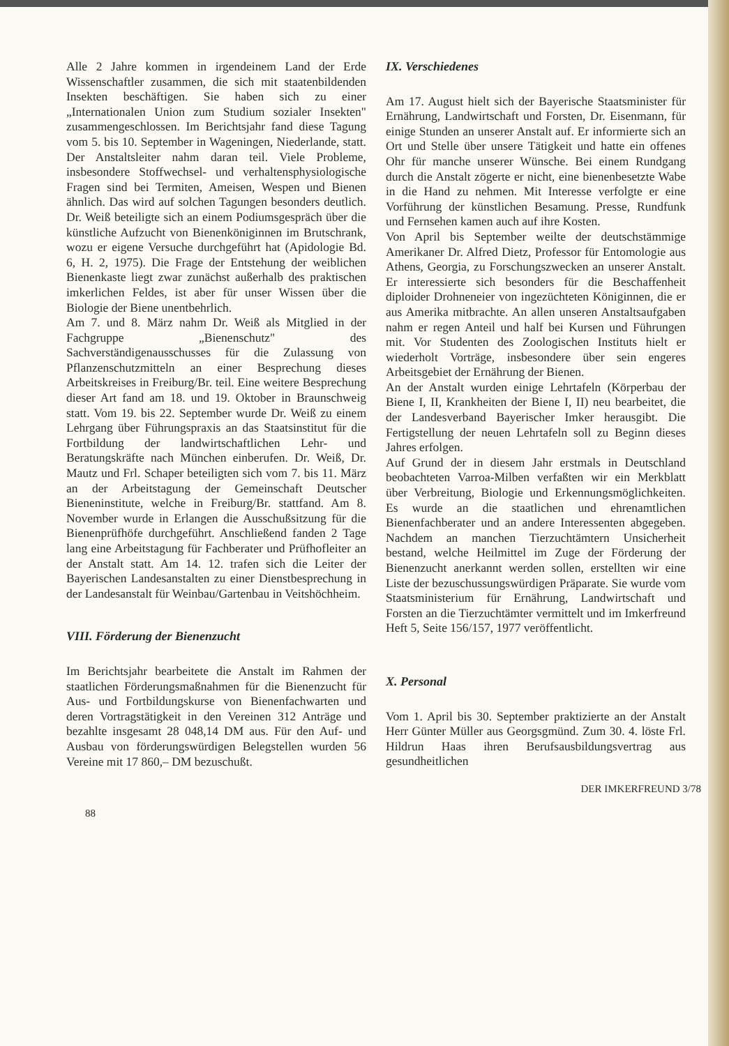Alle 2 Jahre kommen in irgendeinem Land der Erde Wissenschaftler zusammen, die sich mit staatenbildenden Insekten beschäftigen. Sie haben sich zu einer „Internationalen Union zum Studium sozialer Insekten" zusammengeschlossen. Im Berichtsjahr fand diese Tagung vom 5. bis 10. September in Wageningen, Niederlande, statt. Der Anstaltsleiter nahm daran teil. Viele Probleme, insbesondere Stoffwechsel- und verhaltensphysiologische Fragen sind bei Termiten, Ameisen, Wespen und Bienen ähnlich. Das wird auf solchen Tagungen besonders deutlich. Dr. Weiß beteiligte sich an einem Podiumsgespräch über die künstliche Aufzucht von Bienenköniginnen im Brutschrank, wozu er eigene Versuche durchgeführt hat (Apidologie Bd. 6, H. 2, 1975). Die Frage der Entstehung der weiblichen Bienenkaste liegt zwar zunächst außerhalb des praktischen imkerlichen Feldes, ist aber für unser Wissen über die Biologie der Biene unentbehrlich.
Am 7. und 8. März nahm Dr. Weiß als Mitglied in der Fachgruppe „Bienenschutz" des Sachverständigenausschusses für die Zulassung von Pflanzenschutzmitteln an einer Besprechung dieses Arbeitskreises in Freiburg/Br. teil. Eine weitere Besprechung dieser Art fand am 18. und 19. Oktober in Braunschweig statt. Vom 19. bis 22. September wurde Dr. Weiß zu einem Lehrgang über Führungspraxis an das Staatsinstitut für die Fortbildung der landwirtschaftlichen Lehr- und Beratungskräfte nach München einberufen. Dr. Weiß, Dr. Mautz und Frl. Schaper beteiligten sich vom 7. bis 11. März an der Arbeitstagung der Gemeinschaft Deutscher Bieneninstitute, welche in Freiburg/Br. stattfand. Am 8. November wurde in Erlangen die Ausschußsitzung für die Bienenprüfhöfe durchgeführt. Anschließend fanden 2 Tage lang eine Arbeitstagung für Fachberater und Prüfhofleiter an der Anstalt statt. Am 14. 12. trafen sich die Leiter der Bayerischen Landesanstalten zu einer Dienstbesprechung in der Landesanstalt für Weinbau/Gartenbau in Veitshöchheim.
VIII. Förderung der Bienenzucht
Im Berichtsjahr bearbeitete die Anstalt im Rahmen der staatlichen Förderungsmaßnahmen für die Bienenzucht für Aus- und Fortbildungskurse von Bienenfachwarten und deren Vortragstätigkeit in den Vereinen 312 Anträge und bezahlte insgesamt 28 048,14 DM aus. Für den Auf- und Ausbau von förderungswürdigen Belegstellen wurden 56 Vereine mit 17 860,– DM bezuschußt.
IX. Verschiedenes
Am 17. August hielt sich der Bayerische Staatsminister für Ernährung, Landwirtschaft und Forsten, Dr. Eisenmann, für einige Stunden an unserer Anstalt auf. Er informierte sich an Ort und Stelle über unsere Tätigkeit und hatte ein offenes Ohr für manche unserer Wünsche. Bei einem Rundgang durch die Anstalt zögerte er nicht, eine bienenbesetzte Wabe in die Hand zu nehmen. Mit Interesse verfolgte er eine Vorführung der künstlichen Besamung. Presse, Rundfunk und Fernsehen kamen auch auf ihre Kosten.
Von April bis September weilte der deutschstämmige Amerikaner Dr. Alfred Dietz, Professor für Entomologie aus Athens, Georgia, zu Forschungszwecken an unserer Anstalt. Er interessierte sich besonders für die Beschaffenheit diploider Drohneneier von ingezüchteten Königinnen, die er aus Amerika mitbrachte. An allen unseren Anstaltsaufgaben nahm er regen Anteil und half bei Kursen und Führungen mit. Vor Studenten des Zoologischen Instituts hielt er wiederholt Vorträge, insbesondere über sein engeres Arbeitsgebiet der Ernährung der Bienen.
An der Anstalt wurden einige Lehrtafeln (Körperbau der Biene I, II, Krankheiten der Biene I, II) neu bearbeitet, die der Landesverband Bayerischer Imker herausgibt. Die Fertigstellung der neuen Lehrtafeln soll zu Beginn dieses Jahres erfolgen.
Auf Grund der in diesem Jahr erstmals in Deutschland beobachteten Varroa-Milben verfaßten wir ein Merkblatt über Verbreitung, Biologie und Erkennungsmöglichkeiten. Es wurde an die staatlichen und ehrenamtlichen Bienenfachberater und an andere Interessenten abgegeben. Nachdem an manchen Tierzuchtämtern Unsicherheit bestand, welche Heilmittel im Zuge der Förderung der Bienenzucht anerkannt werden sollen, erstellten wir eine Liste der bezuschussungswürdigen Präparate. Sie wurde vom Staatsministerium für Ernährung, Landwirtschaft und Forsten an die Tierzuchtämter vermittelt und im Imkerfreund Heft 5, Seite 156/157, 1977 veröffentlicht.
X. Personal
Vom 1. April bis 30. September praktizierte an der Anstalt Herr Günter Müller aus Georgsgmünd. Zum 30. 4. löste Frl. Hildrun Haas ihren Berufsausbildungsvertrag aus gesundheitlichen
88 DER IMKERFREUND 3/78